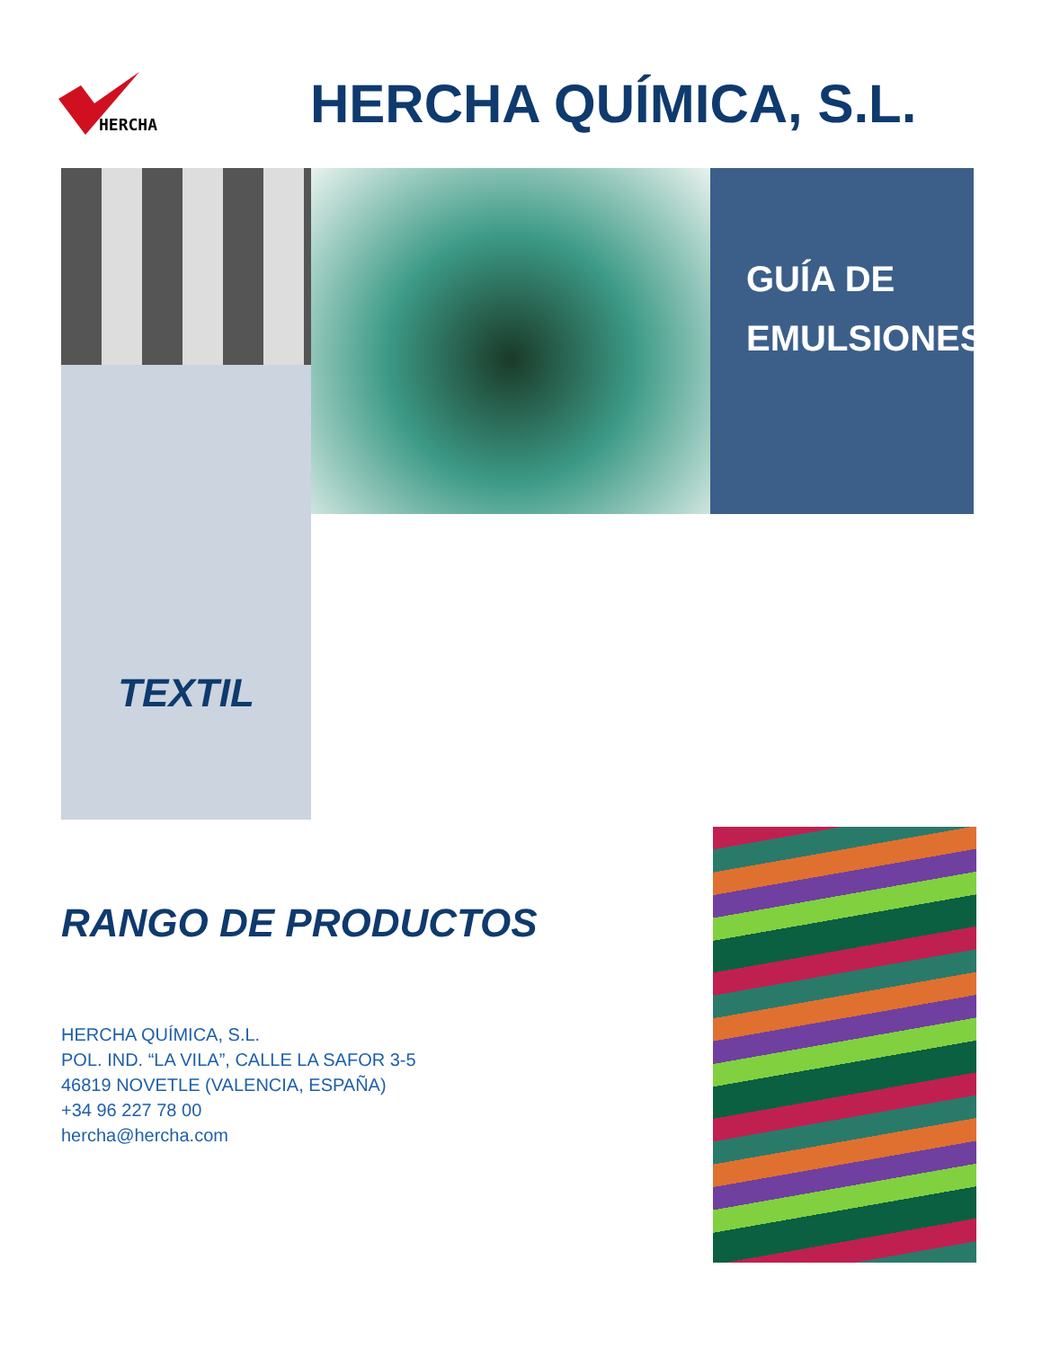HERCHA
HERCHA QUÍMICA, S.L.
GUÍA DE
EMULSIONES
TEXTIL
RANGO DE PRODUCTOS
HERCHA QUÍMICA, S.L.
POL. IND. “LA VILA”, CALLE LA SAFOR 3-5
46819 NOVETLE (VALENCIA, ESPAÑA)
+34 96 227 78 00
hercha@hercha.com